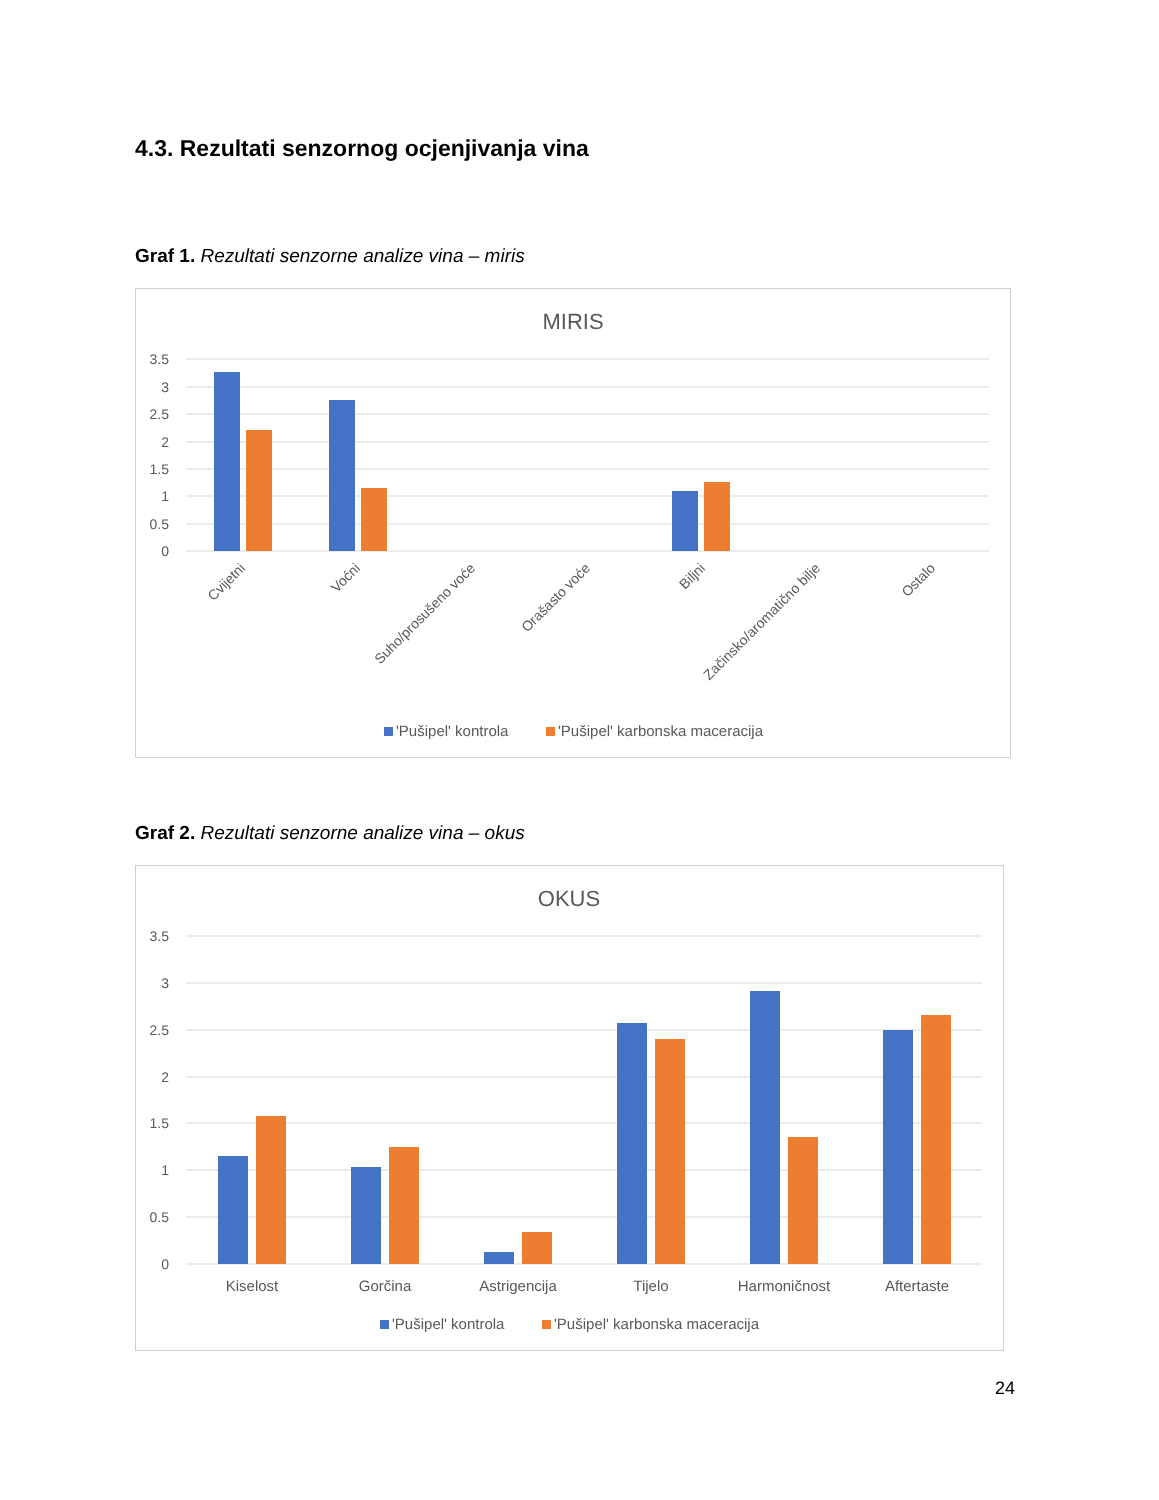4.3. Rezultati senzornog ocjenjivanja vina
Graf 1. Rezultati senzorne analize vina – miris
MIRIS
3.5
3
2.5
2
1.5
1
0.5
0
Cvijetni
Voćni
Suho/prosušeno voće
Orašasto voće
Biljni
Začinsko/aromatično bilje
Ostalo
'Pušipel' kontrola
'Pušipel' karbonska maceracija
Graf 2. Rezultati senzorne analize vina – okus
OKUS
3.5
3
2.5
2
1.5
1
0.5
0
Kiselost
Gorčina
Astrigencija
Tijelo
Harmoničnost
Aftertaste
'Pušipel' kontrola
'Pušipel' karbonska maceracija
24